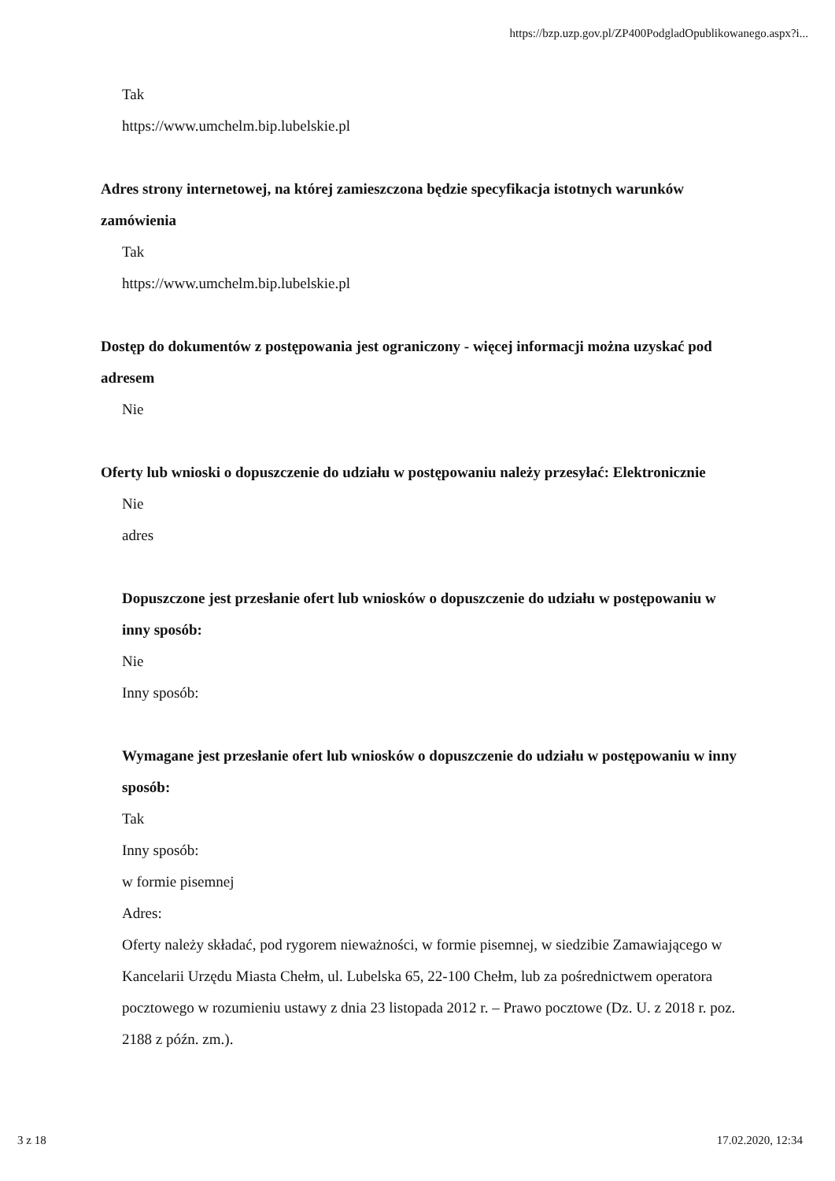https://bzp.uzp.gov.pl/ZP400PodgladOpublikowanego.aspx?i...
Tak
https://www.umchelm.bip.lubelskie.pl
Adres strony internetowej, na której zamieszczona będzie specyfikacja istotnych warunków zamówienia
Tak
https://www.umchelm.bip.lubelskie.pl
Dostęp do dokumentów z postępowania jest ograniczony - więcej informacji można uzyskać pod adresem
Nie
Oferty lub wnioski o dopuszczenie do udziału w postępowaniu należy przesyłać: Elektronicznie
Nie
adres
Dopuszczone jest przesłanie ofert lub wniosków o dopuszczenie do udziału w postępowaniu w inny sposób:
Nie
Inny sposób:
Wymagane jest przesłanie ofert lub wniosków o dopuszczenie do udziału w postępowaniu w inny sposób:
Tak
Inny sposób:
w formie pisemnej
Adres:
Oferty należy składać, pod rygorem nieważności, w formie pisemnej, w siedzibie Zamawiającego w Kancelarii Urzędu Miasta Chełm, ul. Lubelska 65, 22-100 Chełm, lub za pośrednictwem operatora pocztowego w rozumieniu ustawy z dnia 23 listopada 2012 r. – Prawo pocztowe (Dz. U. z 2018 r. poz. 2188 z późn. zm.).
3 z 18 17.02.2020, 12:34